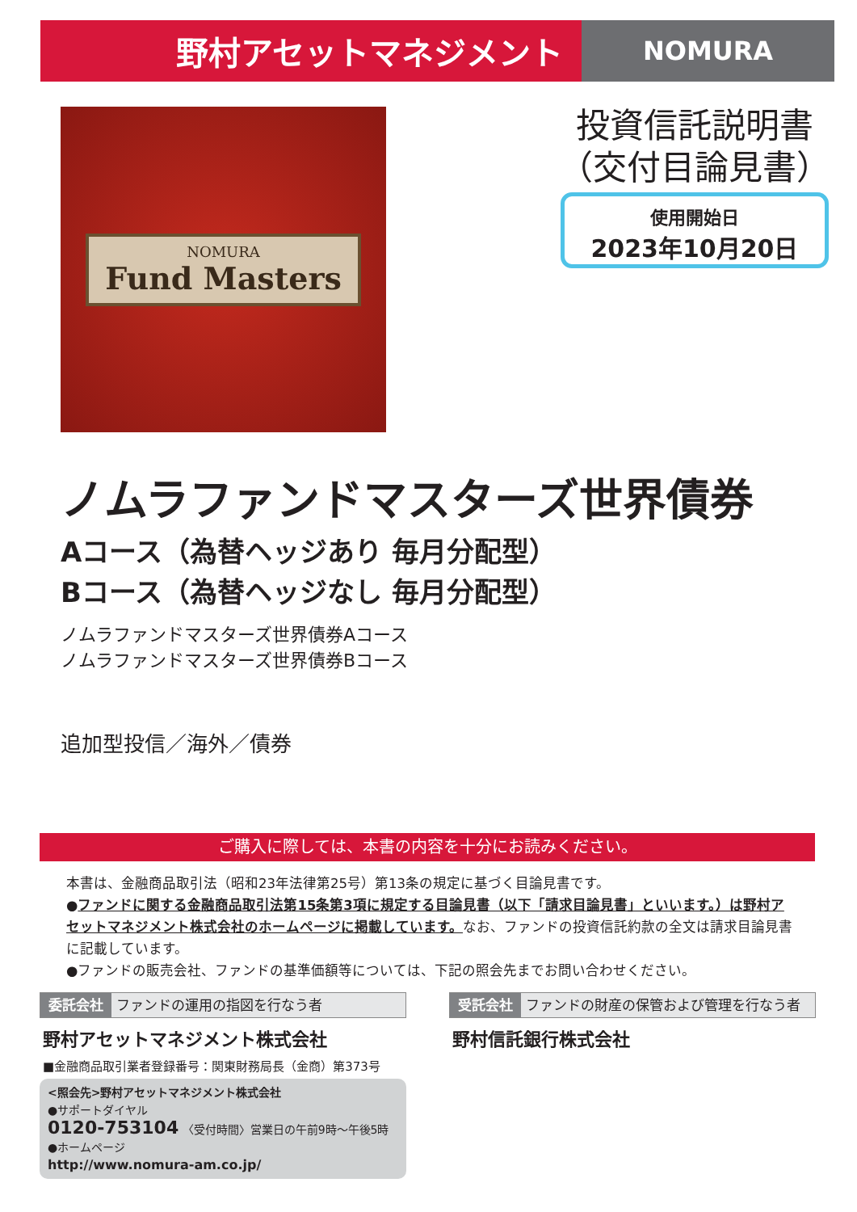野村アセットマネジメント
NOMURA
NOMURA
Fund Masters
投資信託説明書
（交付目論見書）
使用開始日
2023年10月20日
ノムラファンドマスターズ世界債券
Aコース（為替ヘッジあり 毎月分配型）
Bコース（為替ヘッジなし 毎月分配型）
ノムラファンドマスターズ世界債券Aコース
ノムラファンドマスターズ世界債券Bコース
追加型投信／海外／債券
ご購入に際しては、本書の内容を十分にお読みください。
本書は、金融商品取引法（昭和23年法律第25号）第13条の規定に基づく目論見書です。
●ファンドに関する金融商品取引法第15条第3項に規定する目論見書（以下「請求目論見書」といいます。）は野村アセットマネジメント株式会社のホームページに掲載しています。なお、ファンドの投資信託約款の全文は請求目論見書に記載しています。
●ファンドの販売会社、ファンドの基準価額等については、下記の照会先までお問い合わせください。
委託会社 ファンドの運用の指図を行なう者
野村アセットマネジメント株式会社
■金融商品取引業者登録番号：関東財務局長（金商）第373号
<照会先>野村アセットマネジメント株式会社
●サポートダイヤル
0120-753104 〈受付時間〉営業日の午前9時～午後5時
●ホームページ
http://www.nomura-am.co.jp/
受託会社 ファンドの財産の保管および管理を行なう者
野村信託銀行株式会社